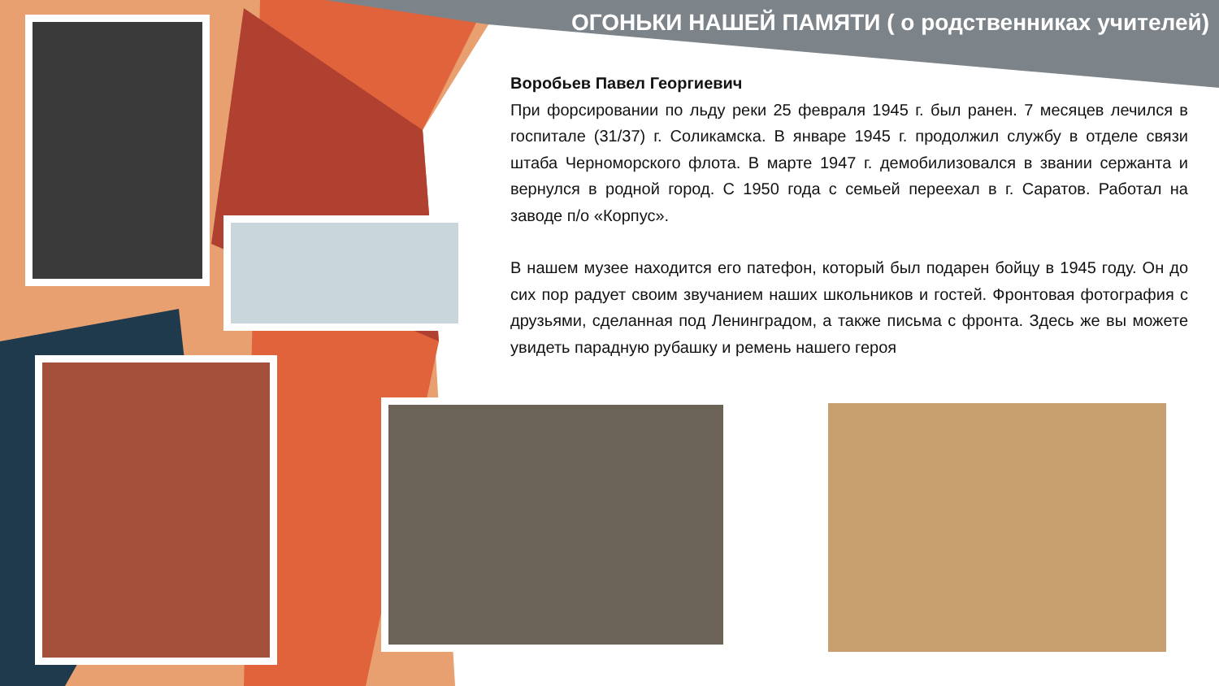ОГОНЬКИ НАШЕЙ ПАМЯТИ ( о родственниках учителей)
Воробьев Павел Георгиевич
При форсировании по льду реки 25 февраля 1945 г. был ранен. 7 месяцев лечился в госпитале (31/37) г. Соликамска. В январе 1945 г. продолжил службу в отделе связи штаба Черноморского флота. В марте 1947 г. демобилизовался в звании сержанта и вернулся в родной город. С 1950 года с семьей переехал в г. Саратов. Работал на заводе п/о «Корпус».
В нашем музее находится его патефон, который был подарен бойцу в 1945 году. Он до сих пор радует своим звучанием наших школьников и гостей. Фронтовая фотография с друзьями, сделанная под Ленинградом, а также письма с фронта. Здесь же вы можете увидеть парадную рубашку и ремень нашего героя